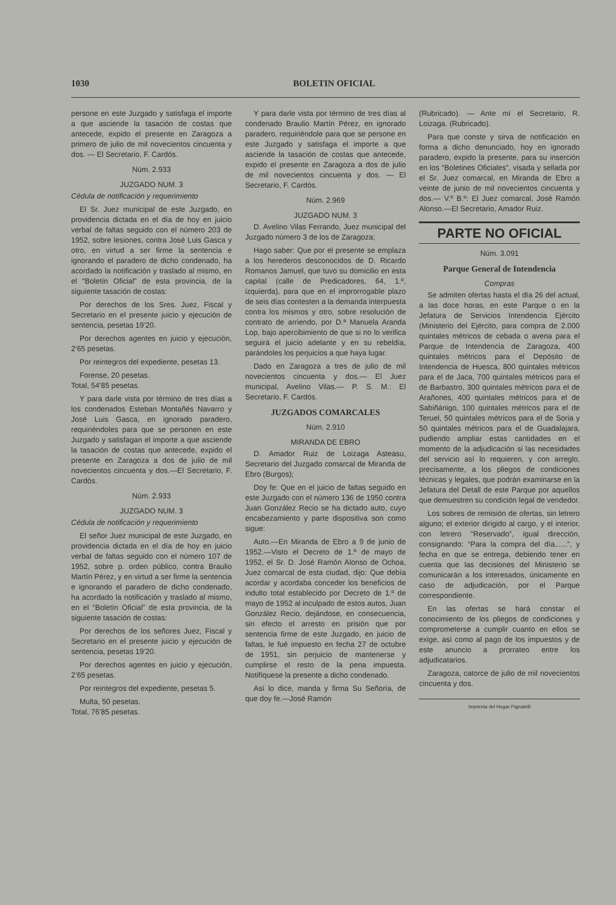1030 BOLETIN OFICIAL
persone en este Juzgado y satisfaga el importe a que asciende la tasación de costas que antecede, expido el presente en Zaragoza a primero de julio de mil novecientos cincuenta y dos. — El Secretario, F. Cardós.
Núm. 2.933
JUZGADO NUM. 3
Cédula de notificación y requerimiento
El Sr. Juez municipal de este Juzgado, en providencia dictada en el día de hoy en juicio verbal de faltas seguido con el número 203 de 1952, sobre lesiones, contra José Luis Gasca y otro, en virtud a ser firme la sentencia e ignorando el paradero de dicho condenado, ha acordado la notificación y traslado al mismo, en el “Boletín Oficial” de esta provincia, de la siguiente tasación de costas:
Por derechos de los Sres. Juez, Fiscal y Secretario en el presente juicio y ejecución de sentencia, pesetas 19’20.
Por derechos agentes en juicio y ejecución, 2’65 pesetas.
Por reintegros del expediente, pesetas 13.
Forense, 20 pesetas.
Total, 54’85 pesetas.
Y para darle vista por término de tres días a los condenados Esteban Montañés Navarro y José Luis Gasca, en ignorado paradero, requiriéndoles para que se personen en este Juzgado y satisfagan el importe a que asciende la tasación de costas que antecede, expido el presente en Zaragoza a dos de julio de mil novecientos cincuenta y dos.—El Secretario, F. Cardós.
Núm. 2.933
JUZGADO NUM. 3
Cédula de notificación y requerimiento
El señor Juez municipal de este Juzgado, en providencia dictada en el día de hoy en juicio verbal de faltas seguido con el número 107 de 1952, sobre p. orden público, contra Braulio Martín Pérez, y en virtud a ser firme la sentencia e ignorando el paradero de dicho condenado, ha acordado la notificación y traslado al mismo, en el “Boletín Oficial” de esta provincia, de la siguiente tasación de costas:
Por derechos de los señores Juez, Fiscal y Secretario en el presente juicio y ejecución de sentencia, pesetas 19’20.
Por derechos agentes en juicio y ejecución, 2’65 pesetas.
Por reintegros del expediente, pesetas 5.
Multa, 50 pesetas.
Total, 76’85 pesetas.
Y para darle vista por término de tres días al condenado Braulio Martín Pérez, en ignorado paradero, requiriéndole para que se persone en este Juzgado y satisfaga el importe a que asciende la tasación de costas que antecede, expido el presente en Zaragoza a dos de julio de mil novecientos cincuenta y dos. — El Secretario, F. Cardós.
Núm. 2.969
JUZGADO NUM. 3
D. Avelino Vilas Ferrando, Juez municipal del Juzgado número 3 de los de Zaragoza;
Hago saber: Que por el presente se emplaza a los herederos desconocidos de D. Ricardo Romanos Jamuel, que tuvo su domicilio en esta capital (calle de Predicadores, 64, 1.º, izquierda), para que en el improrrogable plazo de seis días contesten a la demanda interpuesta contra los mismos y otro, sobre resolución de contrato de arriendo, por D.ª Manuela Aranda Lop, bajo apercibimiento de que si no lo verifica seguirá el juicio adelante y en su rebeldía, parándoles los perjuicios a que haya lugar.
Dado en Zaragoza a tres de julio de mil novecientos cincuenta y dos.— El Juez municipal, Avelino Vilas.— P. S. M.: El Secretario, F. Cardós.
JUZGADOS COMARCALES
Núm. 2.910
MIRANDA DE EBRO
D. Amador Ruiz de Loizaga Asteasu, Secretario del Juzgado comarcal de Miranda de Ebro (Burgos);
Doy fe: Que en el juicio de faltas seguido en este Juzgado con el número 136 de 1950 contra Juan González Recio se ha dictado auto, cuyo encabezamiento y parte dispositiva son como sigue:
Auto.—En Miranda de Ebro a 9 de junio de 1952.—Visto el Decreto de 1.º de mayo de 1952, el Sr. D. José Ramón Alonso de Ochoa, Juez comarcal de esta ciudad, dijo: Que debía acordar y acordaba conceder los beneficios de indulto total establecido por Decreto de 1.º de mayo de 1952 al inculpado de estos autos, Juan González Recio, dejándose, en consecuencia, sin efecto el arresto en prisión que por sentencia firme de este Juzgado, en juicio de faltas, le fué impuesto en fecha 27 de octubre de 1951, sin perjuicio de mantenerse y cumplirse el resto de la pena impuesta. Notifíquese la presente a dicho condenado.
Así lo dice, manda y firma Su Señoría, de que doy fe.—José Ramón
(Rubricado). — Ante mí el Secretario, R. Loizaga. (Rubricado).
Para que conste y sirva de notificación en forma a dicho denunciado, hoy en ignorado paradero, expido la presente, para su inserción en los “Boletines Oficiales”, visada y sellada por el Sr. Juez comarcal, en Miranda de Ebro a veinte de junio de mil novecientos cincuenta y dos.— V.º B.º: El Juez comarcal, José Ramón Alonso.—El Secretario, Amador Ruiz.
PARTE NO OFICIAL
Núm. 3.091
Parque General de Intendencia
Compras
Se admiten ofertas hasta el día 26 del actual, a las doce horas, en este Parque o en la Jefatura de Servicios Intendencia Ejército (Ministerio del Ejército, para compra de 2.000 quintales métricos de cebada o avena para el Parque de Intendencia de Zaragoza, 400 quintales métricos para el Depósito de Intendencia de Huesca, 800 quintales métricos para el de Jaca, 700 quintales métricos para el de Barbastro, 300 quintales métricos para el de Arañones, 400 quintales métricos para el de Sabiñánigo, 100 quintales métricos para el de Teruel, 50 quintales métricos para el de Soria y 50 quintales métricos para el de Guadalajara, pudiendo ampliar estas cantidades en el momento de la adjudicación si las necesidades del servicio así lo requieren, y con arreglo, precisamente, a los pliegos de condiciones técnicas y legales, que podrán examinarse en la Jefatura del Detall de este Parque por aquellos que demuestren su condición legal de vendedor.
Los sobres de remisión de ofertas, sin letrero alguno; el exterior dirigido al cargo, y el interior, con letrero “Reservado”, igual dirección, consignando: “Para la compra del día......”, y fecha en que se entrega, debiendo tener en cuenta que las decisiones del Ministerio se comunicarán a los interesados, únicamente en caso de adjudicación, por el Parque correspondiente.
En las ofertas se hará constar el conocimiento de los pliegos de condiciones y comprometerse a cumplir cuanto en ellos se exige, así como al pago de los impuestos y de este anuncio a prorrateo entre los adjudicatarios.
Zaragoza, catorce de julio de mil novecientos cincuenta y dos.
Imprenta del Hogar Pignatelli